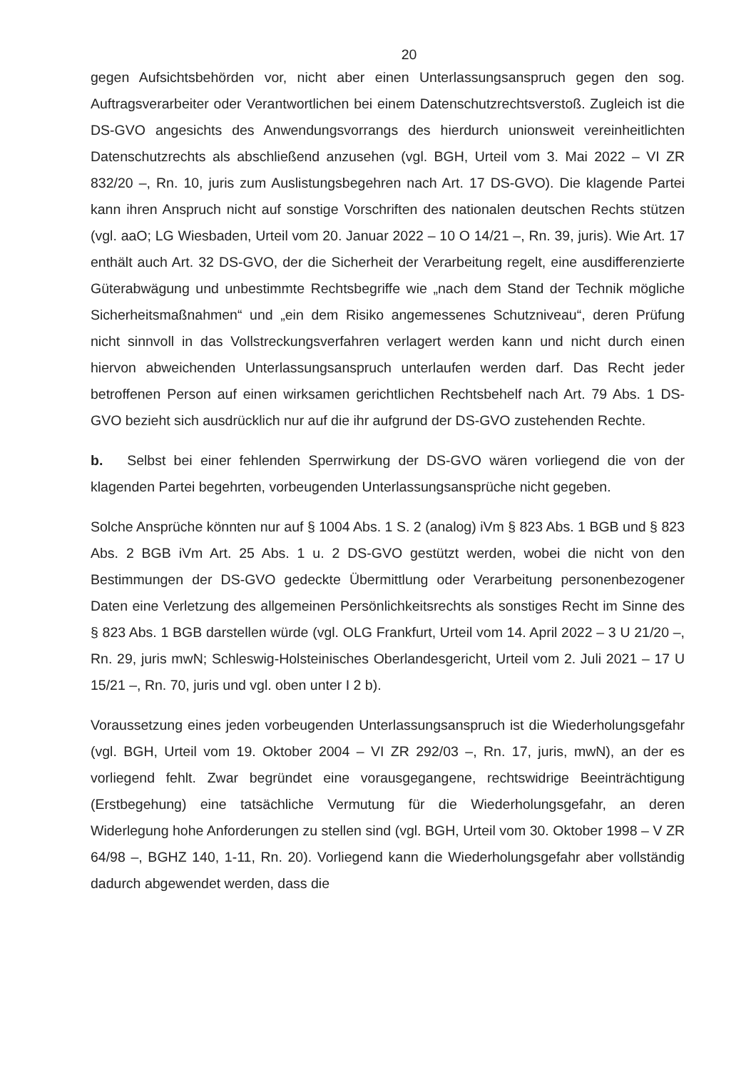20
gegen Aufsichtsbehörden vor, nicht aber einen Unterlassungsanspruch gegen den sog. Auftragsverarbeiter oder Verantwortlichen bei einem Datenschutzrechtsverstoß. Zugleich ist die DS-GVO angesichts des Anwendungsvorrangs des hierdurch unionsweit vereinheitlichten Datenschutzrechts als abschließend anzusehen (vgl. BGH, Urteil vom 3. Mai 2022 – VI ZR 832/20 –, Rn. 10, juris zum Auslistungsbegehren nach Art. 17 DS-GVO). Die klagende Partei kann ihren Anspruch nicht auf sonstige Vorschriften des nationalen deutschen Rechts stützen (vgl. aaO; LG Wiesbaden, Urteil vom 20. Januar 2022 – 10 O 14/21 –, Rn. 39, juris). Wie Art. 17 enthält auch Art. 32 DS-GVO, der die Sicherheit der Verarbeitung regelt, eine ausdifferenzierte Güterabwägung und unbestimmte Rechtsbegriffe wie „nach dem Stand der Technik mögliche Sicherheitsmaßnahmen“ und „ein dem Risiko angemessenes Schutzniveau“, deren Prüfung nicht sinnvoll in das Vollstreckungsverfahren verlagert werden kann und nicht durch einen hiervon abweichenden Unterlassungsanspruch unterlaufen werden darf. Das Recht jeder betroffenen Person auf einen wirksamen gerichtlichen Rechtsbehelf nach Art. 79 Abs. 1 DS-GVO bezieht sich ausdrücklich nur auf die ihr aufgrund der DS-GVO zustehenden Rechte.
b. Selbst bei einer fehlenden Sperrwirkung der DS-GVO wären vorliegend die von der klagenden Partei begehrten, vorbeugenden Unterlassungsansprüche nicht gegeben.
Solche Ansprüche könnten nur auf § 1004 Abs. 1 S. 2 (analog) iVm § 823 Abs. 1 BGB und § 823 Abs. 2 BGB iVm Art. 25 Abs. 1 u. 2 DS-GVO gestützt werden, wobei die nicht von den Bestimmungen der DS-GVO gedeckte Übermittlung oder Verarbeitung personenbezogener Daten eine Verletzung des allgemeinen Persönlichkeitsrechts als sonstiges Recht im Sinne des § 823 Abs. 1 BGB darstellen würde (vgl. OLG Frankfurt, Urteil vom 14. April 2022 – 3 U 21/20 –, Rn. 29, juris mwN; Schleswig-Holsteinisches Oberlandesgericht, Urteil vom 2. Juli 2021 – 17 U 15/21 –, Rn. 70, juris und vgl. oben unter I 2 b).
Voraussetzung eines jeden vorbeugenden Unterlassungsanspruch ist die Wiederholungsgefahr (vgl. BGH, Urteil vom 19. Oktober 2004 – VI ZR 292/03 –, Rn. 17, juris, mwN), an der es vorliegend fehlt. Zwar begründet eine vorausgegangene, rechtswidrige Beeinträchtigung (Erstbegehung) eine tatsächliche Vermutung für die Wiederholungsgefahr, an deren Widerlegung hohe Anforderungen zu stellen sind (vgl. BGH, Urteil vom 30. Oktober 1998 – V ZR 64/98 –, BGHZ 140, 1-11, Rn. 20). Vorliegend kann die Wiederholungsgefahr aber vollständig dadurch abgewendet werden, dass die